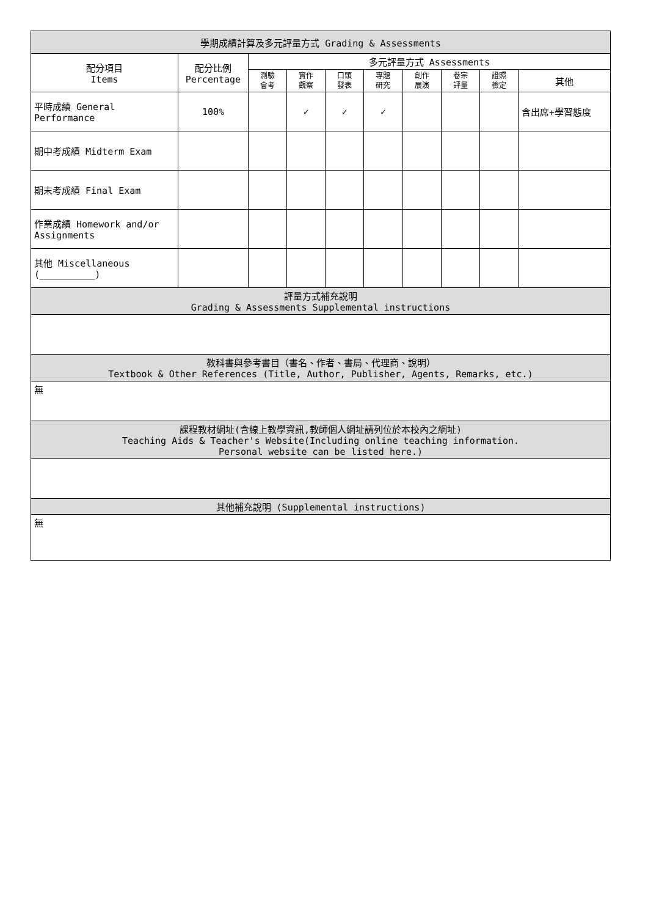| 學期成績計算及多元評量方式 Grading & Assessments | | | | | | | | | |
| --- | --- | --- | --- | --- | --- | --- | --- | --- | --- |
| 配分項目 Items | 配分比例 Percentage | 多元評量方式 Assessments | | | | | | | |
| | | 測驗 會考 | 實作 觀察 | 口頭 發表 | 專題 研究 | 創作 展演 | 卷宗 評量 | 證照 檢定 | 其他 |
| 平時成績 General Performance | 100% | | ✓ | ✓ | ✓ | | | | 含出席+學習態度 |
| 期中考成績 Midterm Exam | | | | | | | | | |
| 期末考成績 Final Exam | | | | | | | | | |
| 作業成績 Homework and/or Assignments | | | | | | | | | |
| 其他 Miscellaneous (__________) | | | | | | | | | |
| 評量方式補充說明 Grading & Assessments Supplemental instructions | | | | | | | | | |
| 教科書與參考書目（書名、作者、書局、代理商、說明） Textbook & Other References (Title, Author, Publisher, Agents, Remarks, etc.) | | | | | | | | | |
| 無 | | | | | | | | | |
| 課程教材網址(含線上教學資訊,教師個人網址請列位於本校內之網址) Teaching Aids & Teacher's Website(Including online teaching information. Personal website can be listed here.) | | | | | | | | | |
| 其他補充說明 (Supplemental instructions) | | | | | | | | | |
| 無 | | | | | | | | | |